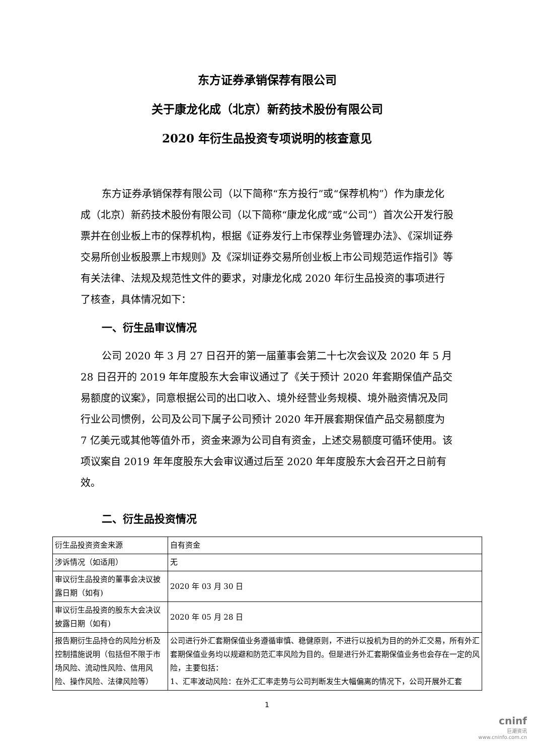东方证券承销保荐有限公司
关于康龙化成（北京）新药技术股份有限公司
2020 年衍生品投资专项说明的核查意见
东方证券承销保荐有限公司（以下简称“东方投行”或“保荐机构”）作为康龙化成（北京）新药技术股份有限公司（以下简称“康龙化成”或“公司”）首次公开发行股票并在创业板上市的保荐机构，根据《证券发行上市保荐业务管理办法》、《深圳证券交易所创业板股票上市规则》及《深圳证券交易所创业板上市公司规范运作指引》等有关法律、法规及规范性文件的要求，对康龙化成 2020 年衍生品投资的事项进行了核查，具体情况如下：
一、衍生品审议情况
公司 2020 年 3 月 27 日召开的第一届董事会第二十七次会议及 2020 年 5 月 28 日召开的 2019 年年度股东大会审议通过了《关于预计 2020 年套期保值产品交易额度的议案》，同意根据公司的出口收入、境外经营业务规模、境外融资情况及同行业公司惯例，公司及公司下属子公司预计 2020 年开展套期保值产品交易额度为 7 亿美元或其他等值外币，资金来源为公司自有资金，上述交易额度可循环使用。该项议案自 2019 年年度股东大会审议通过后至 2020 年年度股东大会召开之日前有效。
二、衍生品投资情况
| 衍生品投资资金来源 | 自有资金 |
| 涉诉情况（如适用） | 无 |
| 审议衍生品投资的董事会决议披露日期（如有) | 2020 年 03 月 30 日 |
| 审议衍生品投资的股东大会决议披露日期（如有) | 2020 年 05 月 28 日 |
| 报告期衍生品持仓的风险分析及控制措施说明（包括但不限于市场风险、流动性风险、信用风险、操作风险、法律风险等） | 公司进行外汇套期保值业务遵循审慎、稳健原则，不进行以投机为目的的外汇交易，所有外汇套期保值业务均以规避和防范汇率风险为目的。但是进行外汇套期保值业务也会存在一定的风险，主要包括： 1、汇率波动风险：在外汇汇率走势与公司判断发生大幅偏离的情况下，公司开展外汇套 |
1
cninf
巨潮资讯
www.cninfo.com.cn